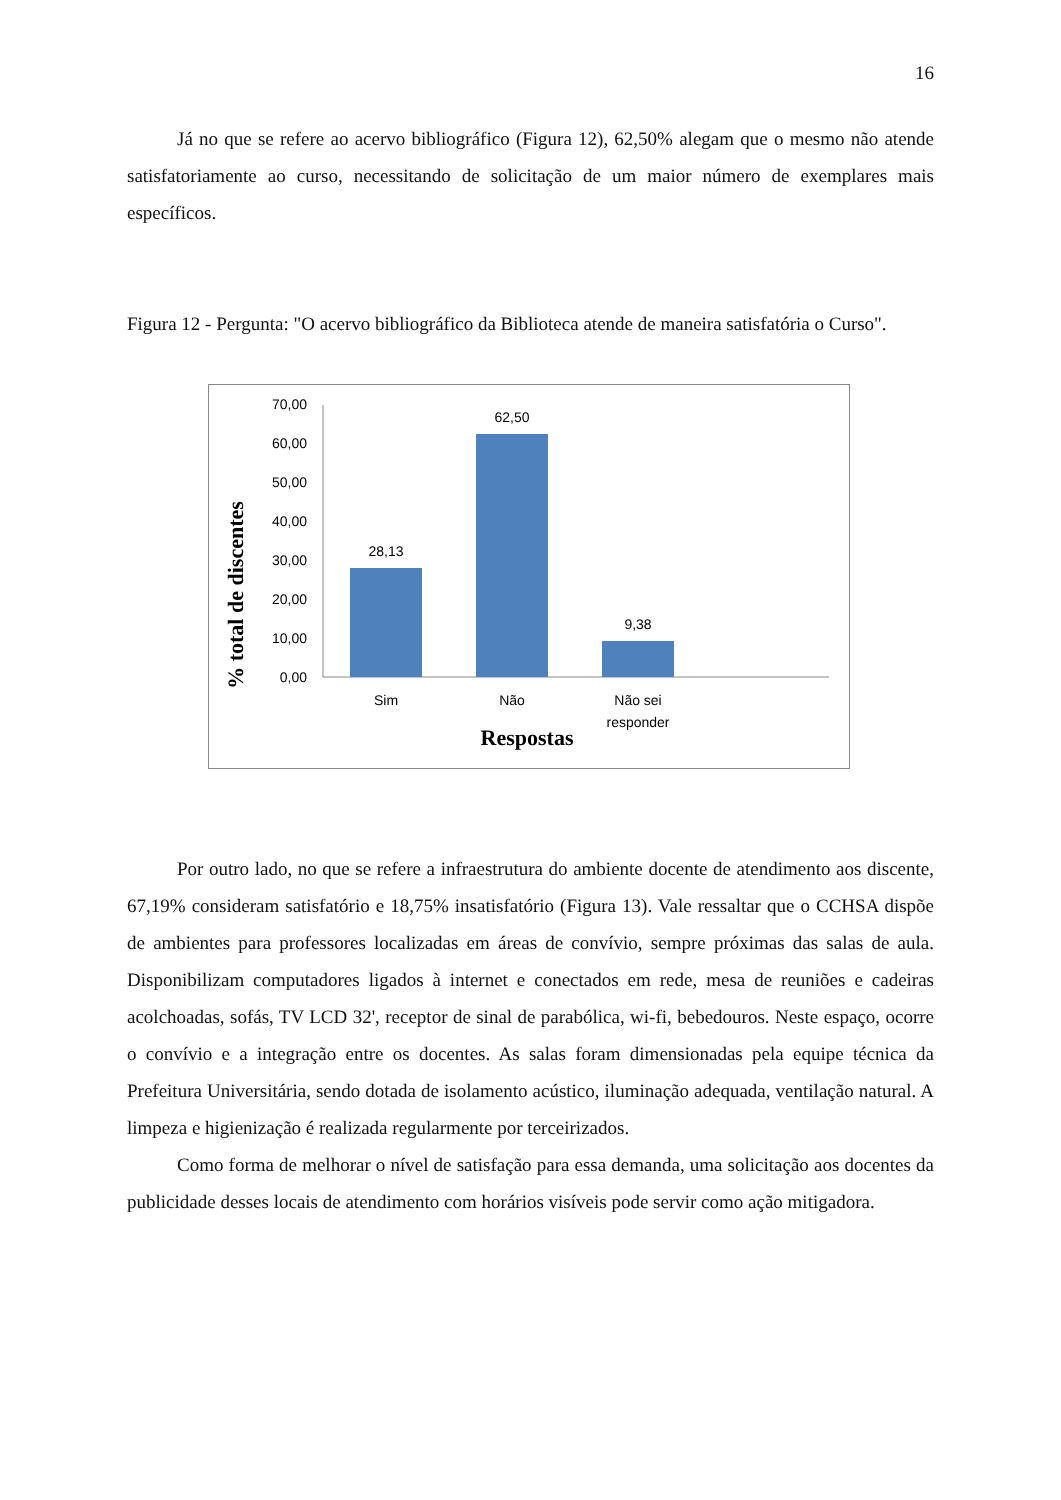16
Já no que se refere ao acervo bibliográfico (Figura 12), 62,50% alegam que o mesmo não atende satisfatoriamente ao curso, necessitando de solicitação de um maior número de exemplares mais específicos.
Figura 12 - Pergunta: "O acervo bibliográfico da Biblioteca atende de maneira satisfatória o Curso".
% total de discentes
70,00
60,00
50,00
40,00
30,00
20,00
10,00
0,00
28,13
62,50
9,38
Sim
Não
Não sei
responder
Respostas
Por outro lado, no que se refere a infraestrutura do ambiente docente de atendimento aos discente, 67,19% consideram satisfatório e 18,75% insatisfatório (Figura 13). Vale ressaltar que o CCHSA dispõe de ambientes para professores localizadas em áreas de convívio, sempre próximas das salas de aula. Disponibilizam computadores ligados à internet e conectados em rede, mesa de reuniões e cadeiras acolchoadas, sofás, TV LCD 32', receptor de sinal de parabólica, wi-fi, bebedouros. Neste espaço, ocorre o convívio e a integração entre os docentes. As salas foram dimensionadas pela equipe técnica da Prefeitura Universitária, sendo dotada de isolamento acústico, iluminação adequada, ventilação natural. A limpeza e higienização é realizada regularmente por terceirizados.
Como forma de melhorar o nível de satisfação para essa demanda, uma solicitação aos docentes da publicidade desses locais de atendimento com horários visíveis pode servir como ação mitigadora.